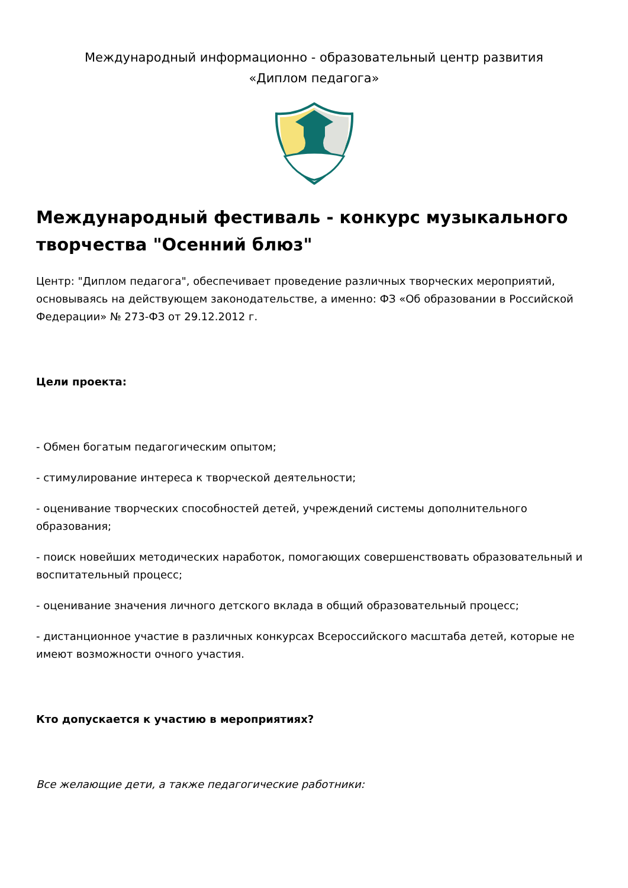Международный информационно - образовательный центр развития
«Диплом педагога»
Международный фестиваль - конкурс музыкального творчества "Осенний блюз"
Центр: "Диплом педагога", обеспечивает проведение различных творческих мероприятий, основываясь на действующем законодательстве, а именно: ФЗ «Об образовании в Российской Федерации» № 273-ФЗ от 29.12.2012 г.
Цели проекта:
- Обмен богатым педагогическим опытом;
- стимулирование интереса к творческой деятельности;
- оценивание творческих способностей детей, учреждений системы дополнительного образования;
- поиск новейших методических наработок, помогающих совершенствовать образовательный и воспитательный процесс;
- оценивание значения личного детского вклада в общий образовательный процесс;
- дистанционное участие в различных конкурсах Всероссийского масштаба детей, которые не имеют возможности очного участия.
Кто допускается к участию в мероприятиях?
Все желающие дети, а также педагогические работники: